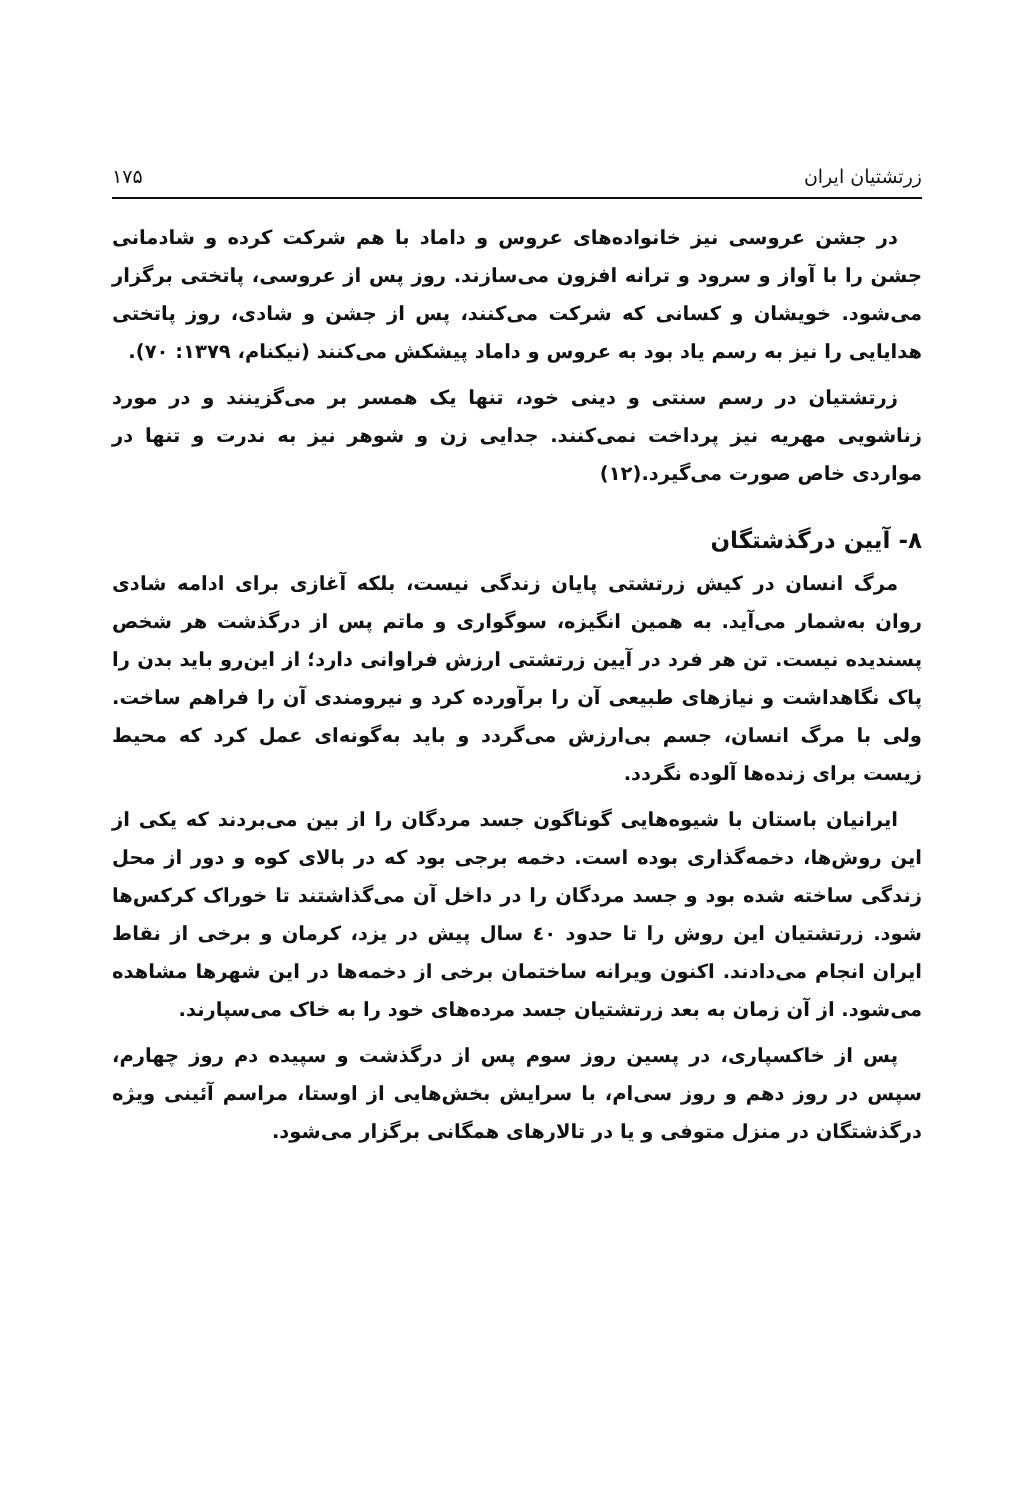زرتشتیان ایران ۱۷۵
در جشن عروسی نیز خانواده‌های عروس و داماد با هم شرکت کرده و شادمانی جشن را با آواز و سرود و ترانه افزون می‌سازند. روز پس از عروسی، پاتختی برگزار می‌شود. خویشان و کسانی که شرکت می‌کنند، پس از جشن و شادی، روز پاتختی هدایایی را نیز به رسم یاد بود به عروس و داماد پیشکش می‌کنند (نیکنام، ۱۳۷۹: ۷۰).
زرتشتیان در رسم سنتی و دینی خود، تنها یک همسر بر می‌گزینند و در مورد زناشویی مهریه نیز پرداخت نمی‌کنند. جدایی زن و شوهر نیز به ندرت و تنها در مواردی خاص صورت می‌گیرد.(۱۲)
۸- آیین درگذشتگان
مرگ انسان در کیش زرتشتی پایان زندگی نیست، بلکه آغازی برای ادامه شادی روان به‌شمار می‌آید. به همین انگیزه، سوگواری و ماتم پس از درگذشت هر شخص پسندیده نیست. تن هر فرد در آیین زرتشتی ارزش فراوانی دارد؛ از این‌رو باید بدن را پاک نگاهداشت و نیازهای طبیعی آن را برآورده کرد و نیرومندی آن را فراهم ساخت. ولی با مرگ انسان، جسم بی‌ارزش می‌گردد و باید به‌گونه‌ای عمل کرد که محیط زیست برای زنده‌ها آلوده نگردد.
ایرانیان باستان با شیوه‌هایی گوناگون جسد مردگان را از بین می‌بردند که یکی از این روش‌ها، دخمه‌گذاری بوده است. دخمه برجی بود که در بالای کوه و دور از محل زندگی ساخته شده بود و جسد مردگان را در داخل آن می‌گذاشتند تا خوراک کرکس‌ها شود. زرتشتیان این روش را تا حدود ٤٠ سال پیش در یزد، کرمان و برخی از نقاط ایران انجام می‌دادند. اکنون ویرانه ساختمان برخی از دخمه‌ها در این شهرها مشاهده می‌شود. از آن زمان به بعد زرتشتیان جسد مرده‌های خود را به خاک می‌سپارند.
پس از خاکسپاری، در پسین روز سوم پس از درگذشت و سپیده دم روز چهارم، سپس در روز دهم و روز سی‌ام، با سرایش بخش‌هایی از اوستا، مراسم آئینی ویژه درگذشتگان در منزل متوفی و یا در تالارهای همگانی برگزار می‌شود.